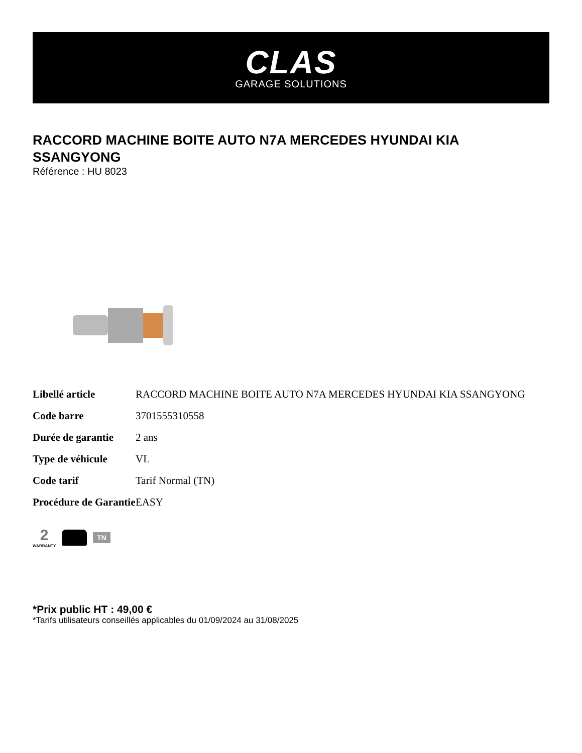CLAS
GARAGE SOLUTIONS
RACCORD MACHINE BOITE AUTO N7A MERCEDES HYUNDAI KIA SSANGYONG
Référence : HU 8023
| Libellé article | RACCORD MACHINE BOITE AUTO N7A MERCEDES HYUNDAI KIA SSANGYONG |
| Code barre | 3701555310558 |
| Durée de garantie | 2 ans |
| Type de véhicule | VL |
| Code tarif | Tarif Normal (TN) |
| Procédure de Garantie | EASY |
2
WARRANTY
TN
*Prix public HT : 49,00 €
*Tarifs utilisateurs conseillés applicables du 01/09/2024 au 31/08/2025